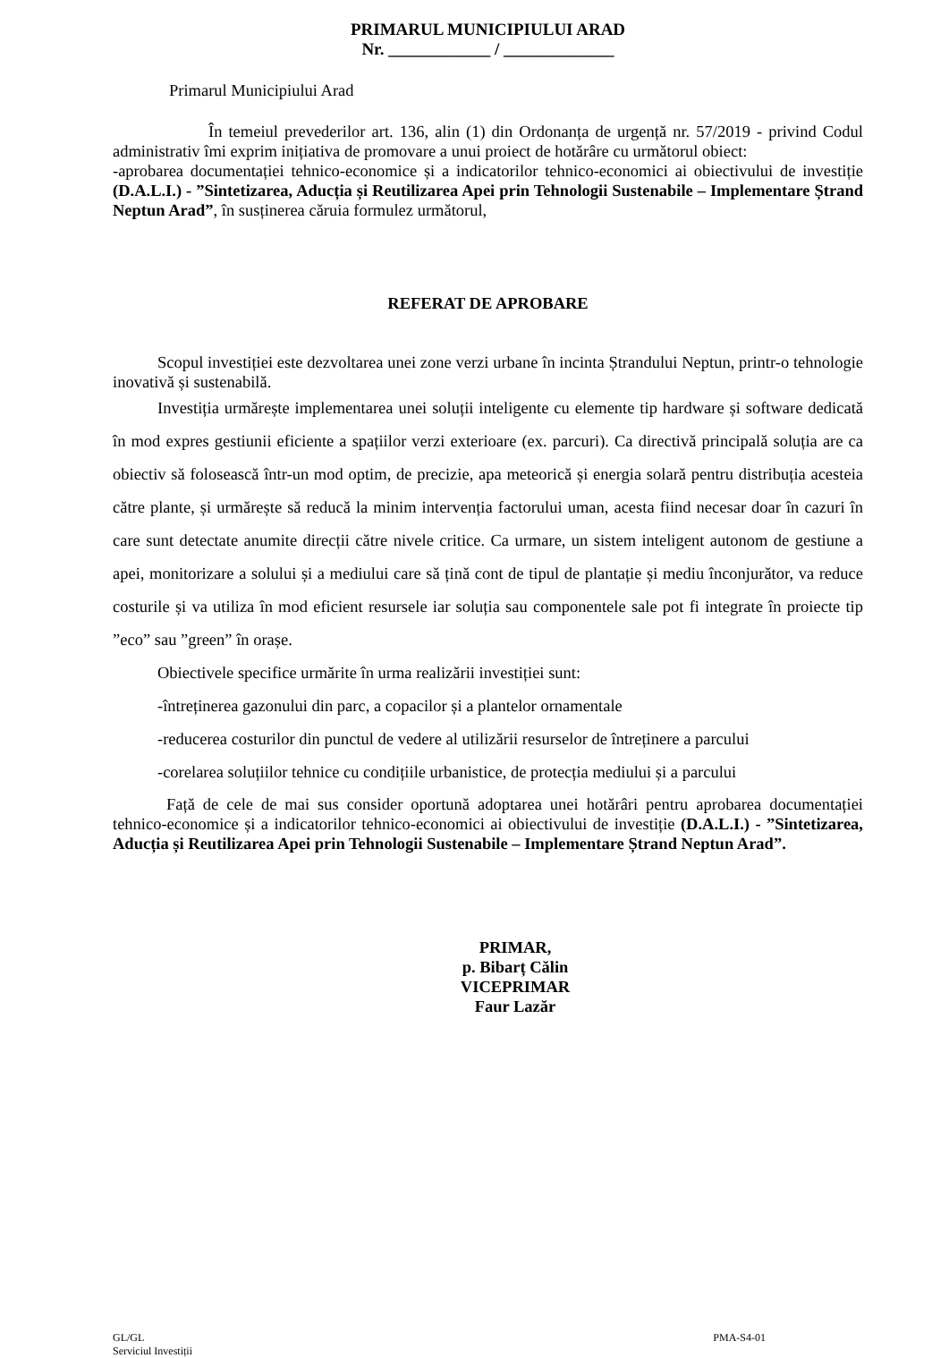PRIMARUL MUNICIPIULUI ARAD
Nr. ____________ / _____________
Primarul Municipiului Arad
În temeiul prevederilor art. 136, alin (1) din Ordonanța de urgență nr. 57/2019 - privind Codul administrativ îmi exprim inițiativa de promovare a unui proiect de hotărâre cu următorul obiect:
-aprobarea documentației tehnico-economice și a indicatorilor tehnico-economici ai obiectivului de investiție (D.A.L.I.) - ”Sintetizarea, Aducția și Reutilizarea Apei prin Tehnologii Sustenabile – Implementare Ștrand Neptun Arad”, în susținerea căruia formulez următorul,
REFERAT DE APROBARE
Scopul investiției este dezvoltarea unei zone verzi urbane în incinta Ștrandului Neptun, printr-o tehnologie inovativă și sustenabilă.
Investiția urmărește implementarea unei soluții inteligente cu elemente tip hardware și software dedicată în mod expres gestiunii eficiente a spațiilor verzi exterioare (ex. parcuri). Ca directivă principală soluția are ca obiectiv să folosească într-un mod optim, de precizie, apa meteorică și energia solară pentru distribuția acesteia către plante, și urmărește să reducă la minim intervenția factorului uman, acesta fiind necesar doar în cazuri în care sunt detectate anumite direcții către nivele critice. Ca urmare, un sistem inteligent autonom de gestiune a apei, monitorizare a solului și a mediului care să țină cont de tipul de plantație și mediu înconjurător, va reduce costurile și va utiliza în mod eficient resursele iar soluția sau componentele sale pot fi integrate în proiecte tip ”eco” sau ”green” în orașe.
Obiectivele specifice urmărite în urma realizării investiției sunt:
-întreținerea gazonului din parc, a copacilor și a plantelor ornamentale
-reducerea costurilor din punctul de vedere al utilizării resurselor de întreținere a parcului
-corelarea soluțiilor tehnice cu condițiile urbanistice, de protecția mediului și a parcului
Față de cele de mai sus consider oportună adoptarea unei hotărâri pentru aprobarea documentației tehnico-economice și a indicatorilor tehnico-economici ai obiectivului de investiție (D.A.L.I.) - ”Sintetizarea, Aducția și Reutilizarea Apei prin Tehnologii Sustenabile – Implementare Ștrand Neptun Arad”.
PRIMAR,
p. Bibarț Călin
VICEPRIMAR
Faur Lazăr
GL/GL
Serviciul Investiții
PMA-S4-01